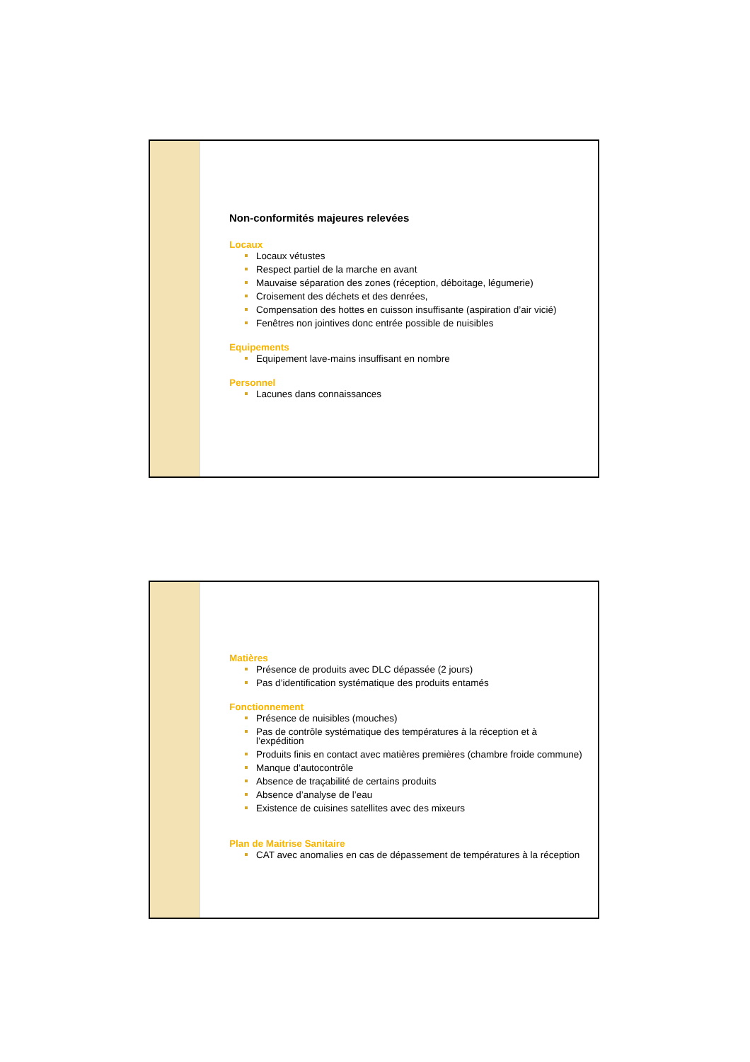Non-conformités majeures relevées
Locaux
Locaux vétustes
Respect partiel de la marche en avant
Mauvaise séparation des zones (réception, déboitage, légumerie)
Croisement des déchets et des denrées,
Compensation des hottes en cuisson insuffisante (aspiration d’air vicié)
Fenêtres non jointives donc entrée possible de nuisibles
Equipements
Equipement lave-mains insuffisant en nombre
Personnel
Lacunes dans connaissances
Matières
Présence de produits avec DLC dépassée (2 jours)
Pas d’identification systématique des produits entamés
Fonctionnement
Présence de nuisibles (mouches)
Pas de contrôle systématique des températures à la réception et à l’expédition
Produits finis en contact avec matières premières (chambre froide commune)
Manque d’autocontrôle
Absence de traçabilité de certains produits
Absence d’analyse de l’eau
Existence de cuisines satellites avec des mixeurs
Plan de Maitrise Sanitaire
CAT avec anomalies en cas de dépassement de températures à la réception